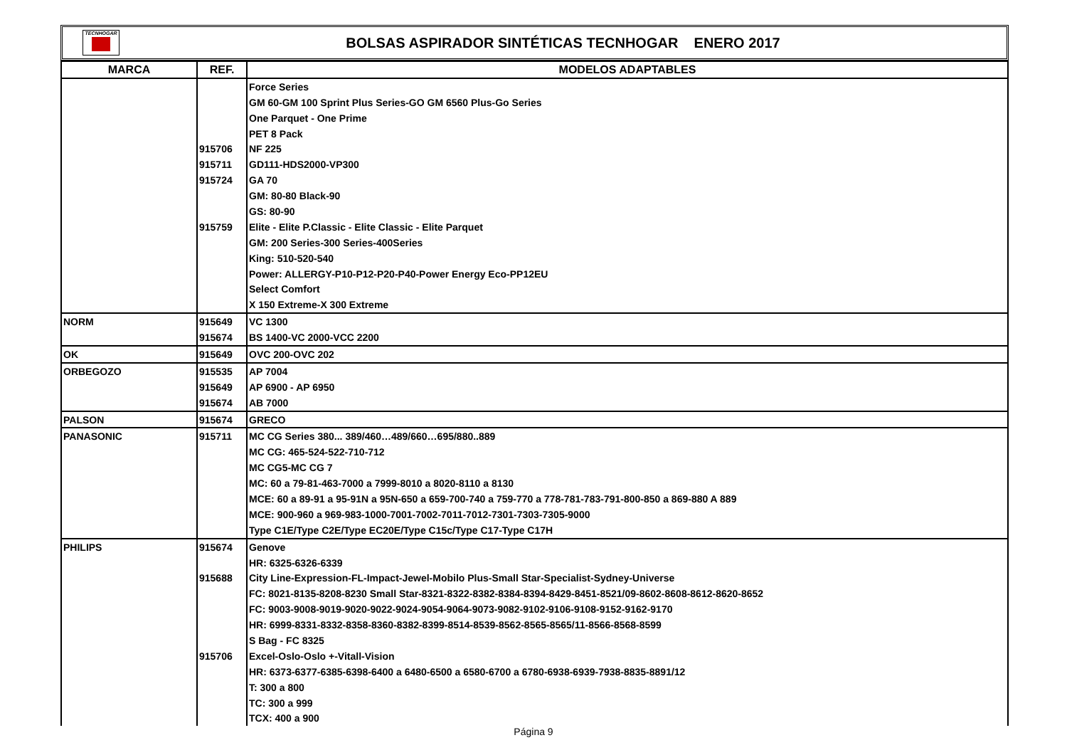TECNHOGAR
BOLSAS ASPIRADOR SINTÉTICAS TECNHOGAR ENERO 2017
| MARCA | REF. | MODELOS ADAPTABLES |
| --- | --- | --- |
| | | Force Series |
| | | GM 60-GM 100 Sprint Plus Series-GO GM 6560 Plus-Go Series |
| | | One Parquet - One Prime |
| | | PET 8 Pack |
| | 915706 | NF 225 |
| | 915711 | GD111-HDS2000-VP300 |
| | 915724 | GA 70 |
| | | GM: 80-80 Black-90 |
| | | GS: 80-90 |
| | 915759 | Elite - Elite P.Classic - Elite Classic - Elite Parquet |
| | | GM: 200 Series-300 Series-400Series |
| | | King: 510-520-540 |
| | | Power: ALLERGY-P10-P12-P20-P40-Power Energy Eco-PP12EU |
| | | Select Comfort |
| | | X 150 Extreme-X 300 Extreme |
| NORM | 915649 | VC 1300 |
| | 915674 | BS 1400-VC 2000-VCC 2200 |
| OK | 915649 | OVC 200-OVC 202 |
| ORBEGOZO | 915535 | AP 7004 |
| | 915649 | AP 6900 - AP 6950 |
| | 915674 | AB 7000 |
| PALSON | 915674 | GRECO |
| PANASONIC | 915711 | MC CG Series 380... 389/460…489/660…695/880..889 |
| | | MC CG: 465-524-522-710-712 |
| | | MC CG5-MC CG 7 |
| | | MC: 60 a 79-81-463-7000 a 7999-8010 a 8020-8110 a 8130 |
| | | MCE: 60 a 89-91 a 95-91N a 95N-650 a 659-700-740 a 759-770 a 778-781-783-791-800-850 a 869-880 A 889 |
| | | MCE: 900-960 a 969-983-1000-7001-7002-7011-7012-7301-7303-7305-9000 |
| | | Type C1E/Type C2E/Type EC20E/Type C15c/Type C17-Type C17H |
| PHILIPS | 915674 | Genove |
| | | HR: 6325-6326-6339 |
| | 915688 | City Line-Expression-FL-Impact-Jewel-Mobilo Plus-Small Star-Specialist-Sydney-Universe |
| | | FC: 8021-8135-8208-8230 Small Star-8321-8322-8382-8384-8394-8429-8451-8521/09-8602-8608-8612-8620-8652 |
| | | FC: 9003-9008-9019-9020-9022-9024-9054-9064-9073-9082-9102-9106-9108-9152-9162-9170 |
| | | HR: 6999-8331-8332-8358-8360-8382-8399-8514-8539-8562-8565-8565/11-8566-8568-8599 |
| | | S Bag - FC 8325 |
| | 915706 | Excel-Oslo-Oslo +-Vitall-Vision |
| | | HR: 6373-6377-6385-6398-6400 a 6480-6500 a 6580-6700 a 6780-6938-6939-7938-8835-8891/12 |
| | | T: 300 a 800 |
| | | TC: 300 a 999 |
| | | TCX: 400 a 900 |
Página 9